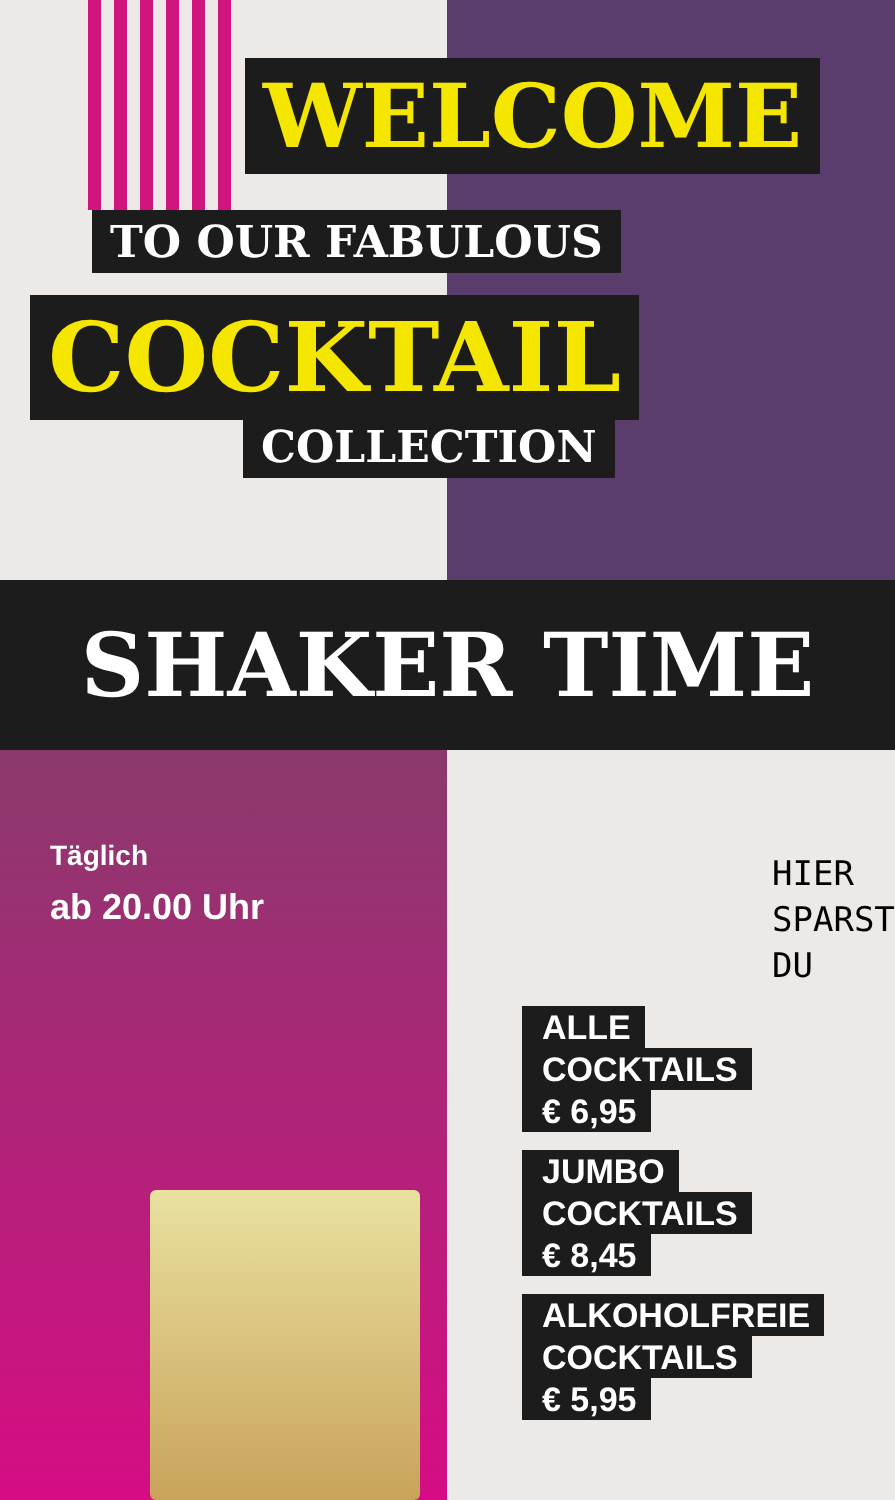WELCOME
TO OUR FABULOUS
COCKTAIL
COLLECTION
SHAKER TIME
Täglich
ab 20.00 Uhr
HIER
SPARST
DU
ALLE
COCKTAILS
€ 6,95
JUMBO
COCKTAILS
€ 8,45
ALKOHOLFREIE
COCKTAILS
€ 5,95